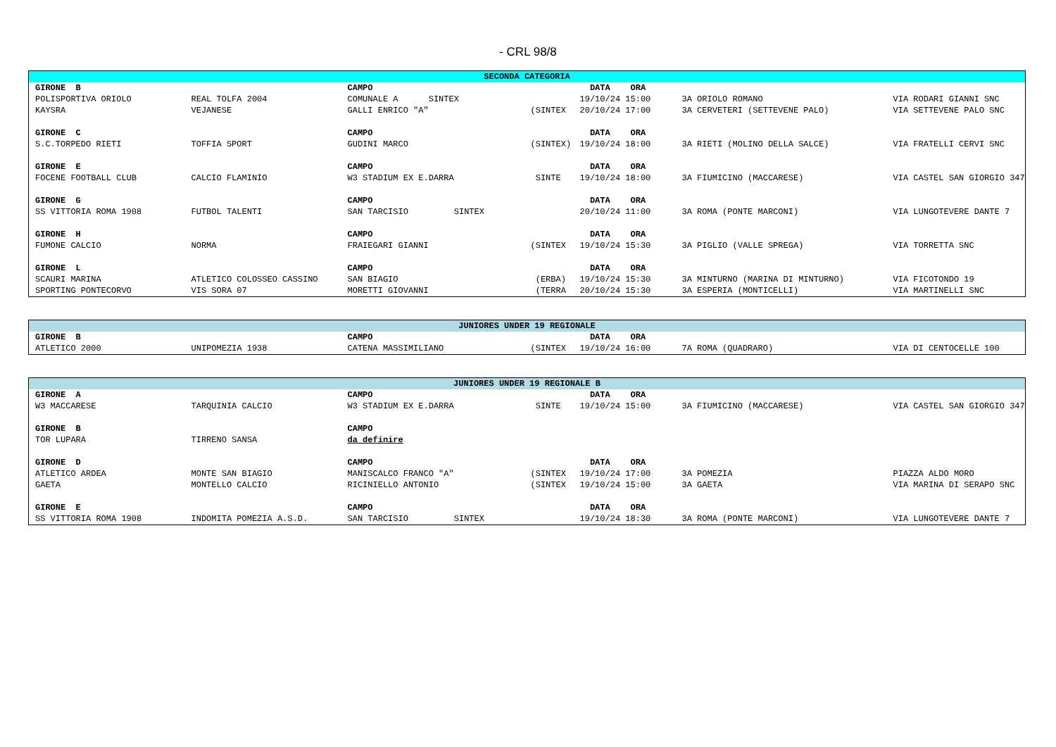- CRL 98/8
| SECONDA CATEGORIA | | | | | | |
| --- | --- | --- | --- | --- | --- | --- |
| GIRONE B | | CAMPO | | DATA ORA | | |
| POLISPORTIVA ORIOLO | REAL TOLFA 2004 | COMUNALE A SINTEX | | 19/10/24 15:00 | 3A ORIOLO ROMANO | VIA RODARI GIANNI SNC |
| KAYSRA | VEJANESE | GALLI ENRICO "A" | (SINTEX | 20/10/24 17:00 | 3A CERVETERI (SETTEVENE PALO) | VIA SETTEVENE PALO SNC |
| GIRONE C | | CAMPO | | DATA ORA | | |
| S.C.TORPEDO RIETI | TOFFIA SPORT | GUDINI MARCO | (SINTEX) | 19/10/24 18:00 | 3A RIETI (MOLINO DELLA SALCE) | VIA FRATELLI CERVI SNC |
| GIRONE E | | CAMPO | | DATA ORA | | |
| FOCENE FOOTBALL CLUB | CALCIO FLAMINIO | W3 STADIUM EX E.DARRA | SINTE | 19/10/24 18:00 | 3A FIUMICINO (MACCARESE) | VIA CASTEL SAN GIORGIO 347 |
| GIRONE G | | CAMPO | | DATA ORA | | |
| SS VITTORIA ROMA 1908 | FUTBOL TALENTI | SAN TARCISIO SINTEX | | 20/10/24 11:00 | 3A ROMA (PONTE MARCONI) | VIA LUNGOTEVERE DANTE 7 |
| GIRONE H | | CAMPO | | DATA ORA | | |
| FUMONE CALCIO | NORMA | FRAIEGARI GIANNI | (SINTEX | 19/10/24 15:30 | 3A PIGLIO (VALLE SPREGA) | VIA TORRETTA SNC |
| GIRONE L | | CAMPO | | DATA ORA | | |
| SCAURI MARINA | ATLETICO COLOSSEO CASSINO | SAN BIAGIO | (ERBA) | 19/10/24 15:30 | 3A MINTURNO (MARINA DI MINTURNO) | VIA FICOTONDO 19 |
| SPORTING PONTECORVO | VIS SORA 07 | MORETTI GIOVANNI | (TERRA | 20/10/24 15:30 | 3A ESPERIA (MONTICELLI) | VIA MARTINELLI SNC |
| JUNIORES UNDER 19 REGIONALE | | | | | | |
| --- | --- | --- | --- | --- | --- | --- |
| GIRONE B | | CAMPO | | DATA ORA | | |
| ATLETICO 2000 | UNIPOMEZIA 1938 | CATENA MASSIMILIANO | (SINTEX | 19/10/24 16:00 | 7A ROMA (QUADRARO) | VIA DI CENTOCELLE 100 |
| JUNIORES UNDER 19 REGIONALE B | | | | | | |
| --- | --- | --- | --- | --- | --- | --- |
| GIRONE A | | CAMPO | | DATA ORA | | |
| W3 MACCARESE | TARQUINIA CALCIO | W3 STADIUM EX E.DARRA | SINTE | 19/10/24 15:00 | 3A FIUMICINO (MACCARESE) | VIA CASTEL SAN GIORGIO 347 |
| GIRONE B | | CAMPO | | | | |
| TOR LUPARA | TIRRENO SANSA | da definire | | | | |
| GIRONE D | | CAMPO | | DATA ORA | | |
| ATLETICO ARDEA | MONTE SAN BIAGIO | MANISCALCO FRANCO "A" | (SINTEX | 19/10/24 17:00 | 3A POMEZIA | PIAZZA ALDO MORO |
| GAETA | MONTELLO CALCIO | RICINIELLO ANTONIO | (SINTEX | 19/10/24 15:00 | 3A GAETA | VIA MARINA DI SERAPO SNC |
| GIRONE E | | CAMPO | | DATA ORA | | |
| SS VITTORIA ROMA 1908 | INDOMITA POMEZIA A.S.D. | SAN TARCISIO SINTEX | | 19/10/24 18:30 | 3A ROMA (PONTE MARCONI) | VIA LUNGOTEVERE DANTE 7 |